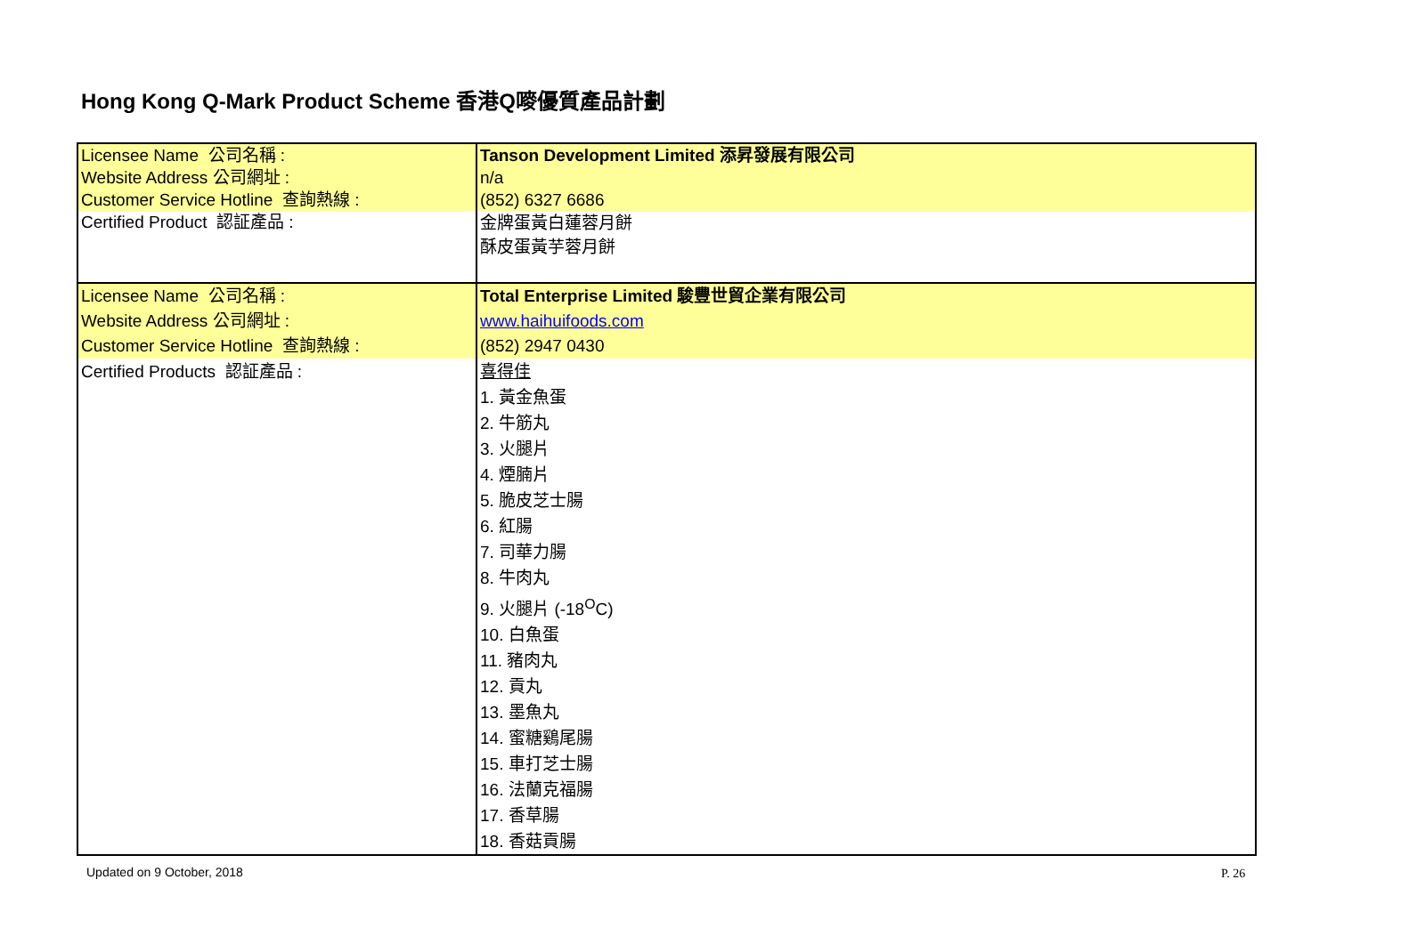Hong Kong Q-Mark Product Scheme 香港Q嘜優質產品計劃
| Licensee Name 公司名稱 : Website Address 公司網址 : Customer Service Hotline 查詢熱線 : | Tanson Development Limited 添昇發展有限公司 n/a (852) 6327 6686 |
| Certified Product 認証產品 : | 金牌蛋黃白蓮蓉月餅 酥皮蛋黃芋蓉月餅 |
| Licensee Name 公司名稱 : Website Address 公司網址 : Customer Service Hotline 查詢熱線 : | Total Enterprise Limited 駿豐世貿企業有限公司 www.haihuifoods.com (852) 2947 0430 |
| Certified Products 認証產品 : | 喜得佳 1. 黃金魚蛋 2. 牛筋丸 3. 火腿片 4. 煙腩片 5. 脆皮芝士腸 6. 紅腸 7. 司華力腸 8. 牛肉丸 9. 火腿片 (-18<sup>O</sup>C) 10. 白魚蛋 11. 豬肉丸 12. 貢丸 13. 墨魚丸 14. 蜜糖鷄尾腸 15. 車打芝士腸 16. 法蘭克福腸 17. 香草腸 18. 香菇貢腸 |
Updated on 9 October, 2018 P. 26